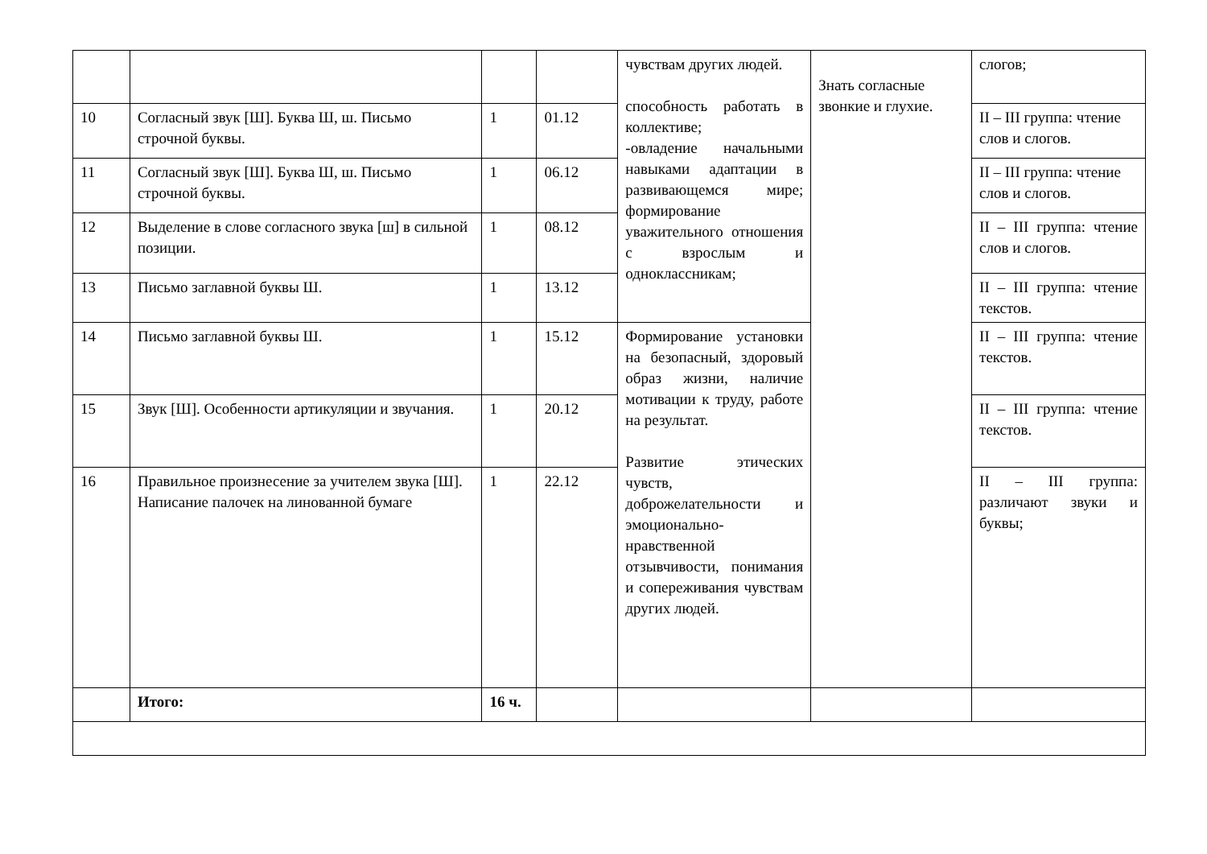| | | | | чувствам других людей. способность работать в коллективе; -овладение начальными навыками адаптации в развивающемся мире; формирование уважительного отношения с взрослым и одноклассникам; | Знать согласные звонкие и глухие. | слогов; |
| 10 | Согласный звук [Ш]. Буква Ш, ш. Письмо строчной буквы. | 1 | 01.12 | | | II – III группа: чтение слов и слогов. |
| 11 | Согласный звук [Ш]. Буква Ш, ш. Письмо строчной буквы. | 1 | 06.12 | | | II – III группа: чтение слов и слогов. |
| 12 | Выделение в слове согласного звука [ш] в сильной позиции. | 1 | 08.12 | | | II – III группа: чтение слов и слогов. |
| 13 | Письмо заглавной буквы Ш. | 1 | 13.12 | | | II – III группа: чтение текстов. |
| 14 | Письмо заглавной буквы Ш. | 1 | 15.12 | Формирование установки на безопасный, здоровый образ жизни, наличие мотивации к труду, работе на результат. Развитие этических чувств, доброжелательности и эмоционально-нравственной отзывчивости, понимания и сопереживания чувствам других людей. | | II – III группа: чтение текстов. |
| 15 | Звук [Ш]. Особенности артикуляции и звучания. | 1 | 20.12 | | | II – III группа: чтение текстов. |
| 16 | Правильное произнесение за учителем звука [Ш]. Написание палочек на линованной бумаге | 1 | 22.12 | | | II – III группа: различают звуки и буквы; |
| | Итого: | 16 ч. | | | | |